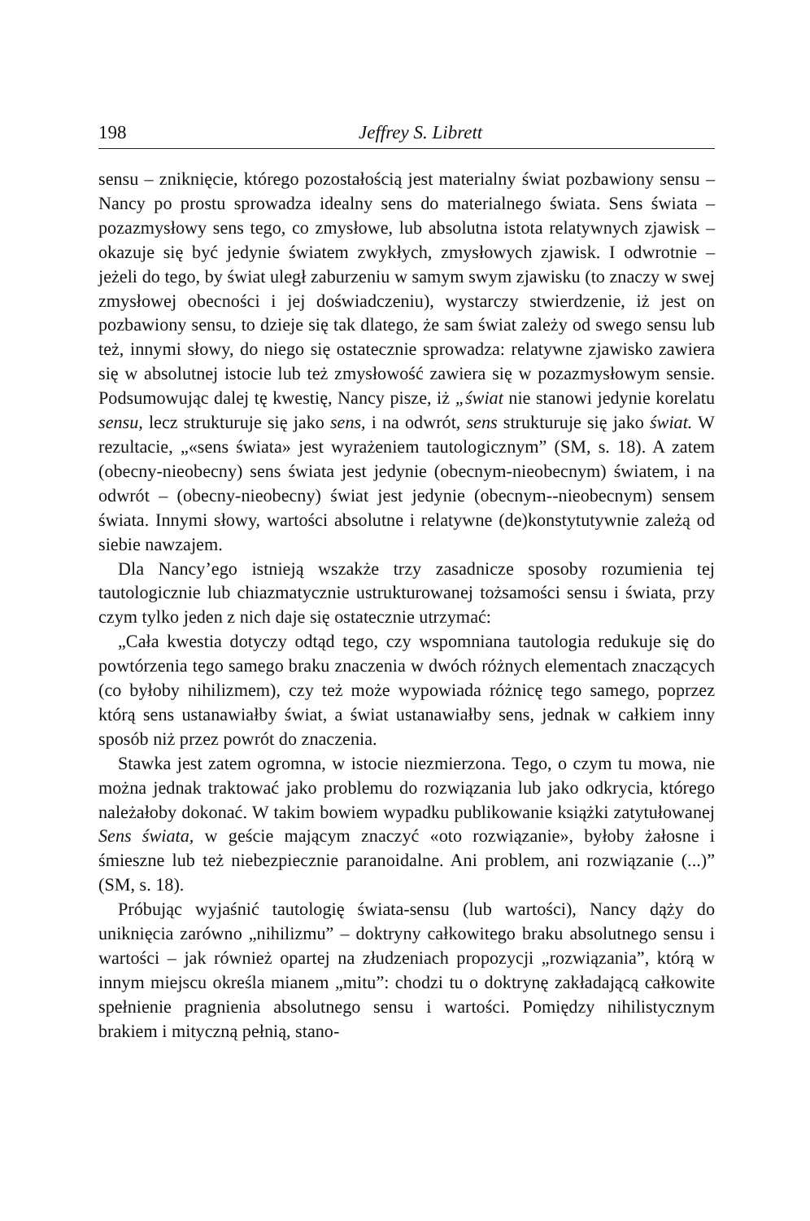198 Jeffrey S. Librett
sensu – zniknięcie, którego pozostałością jest materialny świat pozbawiony sensu – Nancy po prostu sprowadza idealny sens do materialnego świata. Sens świata – pozazmysłowy sens tego, co zmysłowe, lub absolutna istota relatywnych zjawisk – okazuje się być jedynie światem zwykłych, zmysłowych zjawisk. I odwrotnie – jeżeli do tego, by świat uległ zaburzeniu w samym swym zjawisku (to znaczy w swej zmysłowej obecności i jej doświadczeniu), wystarczy stwierdzenie, iż jest on pozbawiony sensu, to dzieje się tak dlatego, że sam świat zależy od swego sensu lub też, innymi słowy, do niego się ostatecznie sprowadza: relatywne zjawisko zawiera się w absolutnej istocie lub też zmysłowość zawiera się w pozazmysłowym sensie. Podsumowując dalej tę kwestię, Nancy pisze, iż „świat nie stanowi jedynie korelatu sensu, lecz strukturuje się jako sens, i na odwrót, sens strukturuje się jako świat. W rezultacie, „«sens świata» jest wyrażeniem tautologicznym” (SM, s. 18). A zatem (obecny-nieobecny) sens świata jest jedynie (obecnym-nieobecnym) światem, i na odwrót – (obecny-nieobecny) świat jest jedynie (obecnym--nieobecnym) sensem świata. Innymi słowy, wartości absolutne i relatywne (de)konstytutywnie zależą od siebie nawzajem.
Dla Nancy’ego istnieją wszakże trzy zasadnicze sposoby rozumienia tej tautologicznie lub chiazmatycznie ustrukturowanej tożsamości sensu i świata, przy czym tylko jeden z nich daje się ostatecznie utrzymać:
„Cała kwestia dotyczy odtąd tego, czy wspomniana tautologia redukuje się do powtórzenia tego samego braku znaczenia w dwóch różnych elementach znaczących (co byłoby nihilizmem), czy też może wypowiada różnicę tego samego, poprzez którą sens ustanawiałby świat, a świat ustanawiałby sens, jednak w całkiem inny sposób niż przez powrót do znaczenia.
Stawka jest zatem ogromna, w istocie niezmierzona. Tego, o czym tu mowa, nie można jednak traktować jako problemu do rozwiązania lub jako odkrycia, którego należałoby dokonać. W takim bowiem wypadku publikowanie książki zatytułowanej Sens świata, w geście mającym znaczyć «oto rozwiązanie», byłoby żałosne i śmieszne lub też niebezpiecznie paranoidalne. Ani problem, ani rozwiązanie (...)” (SM, s. 18).
Próbując wyjaśnić tautologię świata-sensu (lub wartości), Nancy dąży do uniknięcia zarówno „nihilizmu” – doktryny całkowitego braku absolutnego sensu i wartości – jak również opartej na złudzeniach propozycji „rozwiązania”, którą w innym miejscu określa mianem „mitu”: chodzi tu o doktrynę zakładającą całkowite spełnienie pragnienia absolutnego sensu i wartości. Pomiędzy nihilistycznym brakiem i mityczną pełnią, stano-